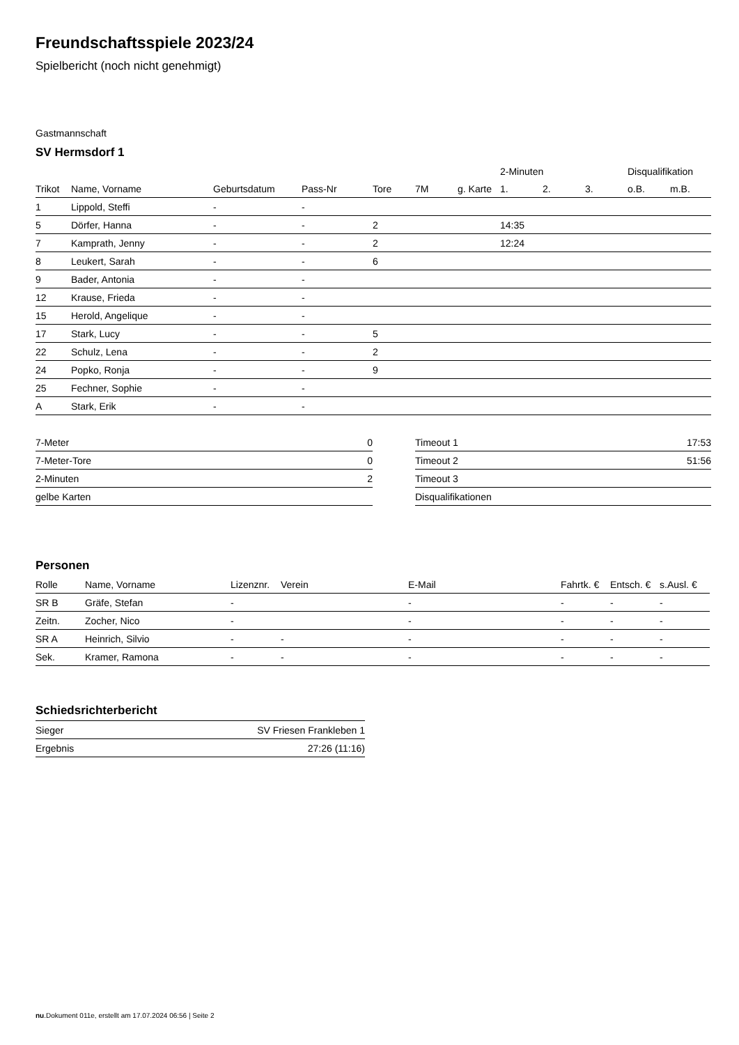Freundschaftsspiele 2023/24
Spielbericht (noch nicht genehmigt)
Gastmannschaft
SV Hermsdorf 1
| | | | | | | | 2-Minuten | | | Disqualifikation | |
| --- | --- | --- | --- | --- | --- | --- | --- | --- | --- | --- | --- |
| Trikot | Name, Vorname | Geburtsdatum | Pass-Nr | Tore | 7M | g. Karte | 1. | 2. | 3. | o.B. | m.B. |
| 1 | Lippold, Steffi | - | - | | | | | | | | |
| 5 | Dörfer, Hanna | - | - | 2 | | | 14:35 | | | | |
| 7 | Kamprath, Jenny | - | - | 2 | | | 12:24 | | | | |
| 8 | Leukert, Sarah | - | - | 6 | | | | | | | |
| 9 | Bader, Antonia | - | - | | | | | | | | |
| 12 | Krause, Frieda | - | - | | | | | | | | |
| 15 | Herold, Angelique | - | - | | | | | | | | |
| 17 | Stark, Lucy | - | - | 5 | | | | | | | |
| 22 | Schulz, Lena | - | - | 2 | | | | | | | |
| 24 | Popko, Ronja | - | - | 9 | | | | | | | |
| 25 | Fechner, Sophie | - | - | | | | | | | | |
| A | Stark, Erik | - | - | | | | | | | | |
| 7-Meter | 0 |
| 7-Meter-Tore | 0 |
| 2-Minuten | 2 |
| gelbe Karten | |
| Timeout 1 | 17:53 |
| Timeout 2 | 51:56 |
| Timeout 3 | |
| Disqualifikationen | |
Personen
| Rolle | Name, Vorname | Lizenznr. | Verein | E-Mail | Fahrtk. € | Entsch. € | s.Ausl. € |
| --- | --- | --- | --- | --- | --- | --- | --- |
| SR B | Gräfe, Stefan | - | | - | - | - | - |
| Zeitn. | Zocher, Nico | - | | - | - | - | - |
| SR A | Heinrich, Silvio | - | - | - | - | - | - |
| Sek. | Kramer, Ramona | - | - | - | - | - | - |
Schiedsrichterbericht
| Sieger | SV Friesen Frankleben 1 |
| Ergebnis | 27:26 (11:16) |
nu.Dokument 011e, erstellt am 17.07.2024 06:56 | Seite 2